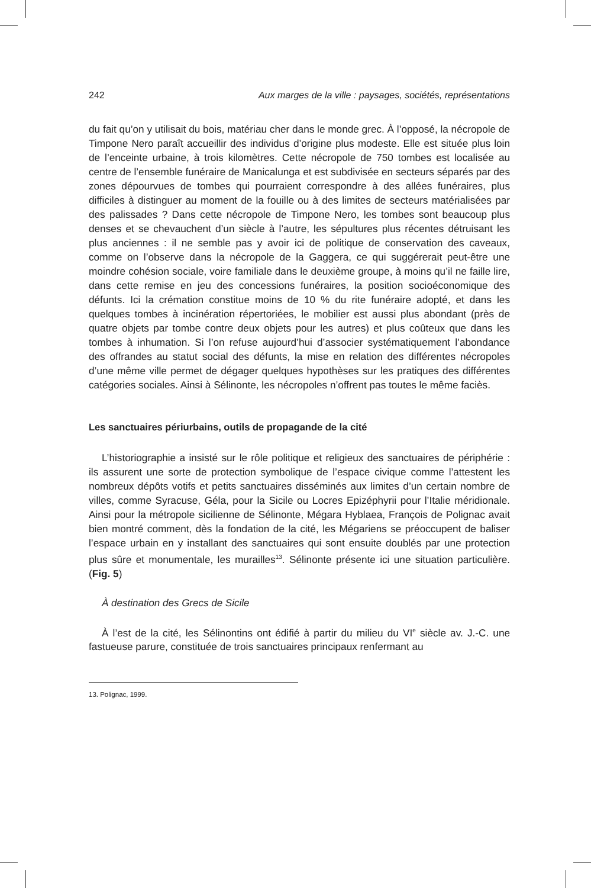242 Aux marges de la ville : paysages, sociétés, représentations
du fait qu’on y utilisait du bois, matériau cher dans le monde grec. À l’opposé, la nécropole de Timpone Nero paraît accueillir des individus d’origine plus modeste. Elle est située plus loin de l’enceinte urbaine, à trois kilomètres. Cette nécropole de 750 tombes est localisée au centre de l’ensemble funéraire de Manicalunga et est subdivisée en secteurs séparés par des zones dépourvues de tombes qui pourraient correspondre à des allées funéraires, plus difficiles à distinguer au moment de la fouille ou à des limites de secteurs matérialisées par des palissades ? Dans cette nécropole de Timpone Nero, les tombes sont beaucoup plus denses et se chevauchent d’un siècle à l’autre, les sépultures plus récentes détruisant les plus anciennes : il ne semble pas y avoir ici de politique de conservation des caveaux, comme on l’observe dans la nécropole de la Gaggera, ce qui suggérerait peut-être une moindre cohésion sociale, voire familiale dans le deuxième groupe, à moins qu’il ne faille lire, dans cette remise en jeu des concessions funéraires, la position socioéconomique des défunts. Ici la crémation constitue moins de 10 % du rite funéraire adopté, et dans les quelques tombes à incinération répertoriées, le mobilier est aussi plus abondant (près de quatre objets par tombe contre deux objets pour les autres) et plus coûteux que dans les tombes à inhumation. Si l’on refuse aujourd’hui d’associer systématiquement l’abondance des offrandes au statut social des défunts, la mise en relation des différentes nécropoles d’une même ville permet de dégager quelques hypothèses sur les pratiques des différentes catégories sociales. Ainsi à Sélinonte, les nécropoles n’offrent pas toutes le même faciès.
Les sanctuaires périurbains, outils de propagande de la cité
L’historiographie a insisté sur le rôle politique et religieux des sanctuaires de périphérie : ils assurent une sorte de protection symbolique de l’espace civique comme l’attestent les nombreux dépôts votifs et petits sanctuaires disséminés aux limites d’un certain nombre de villes, comme Syracuse, Géla, pour la Sicile ou Locres Epizéphyrii pour l’Italie méridionale. Ainsi pour la métropole sicilienne de Sélinonte, Mégara Hyblaea, François de Polignac avait bien montré comment, dès la fondation de la cité, les Mégariens se préoccupent de baliser l’espace urbain en y installant des sanctuaires qui sont ensuite doublés par une protection plus sûre et monumentale, les murailles<sup>13</sup>. Sélinonte présente ici une situation particulière. (Fig. 5)
À destination des Grecs de Sicile
À l’est de la cité, les Sélinontins ont édifié à partir du milieu du VI<sup>e</sup> siècle av. J.-C. une fastueuse parure, constituée de trois sanctuaires principaux renfermant au
13. Polignac, 1999.